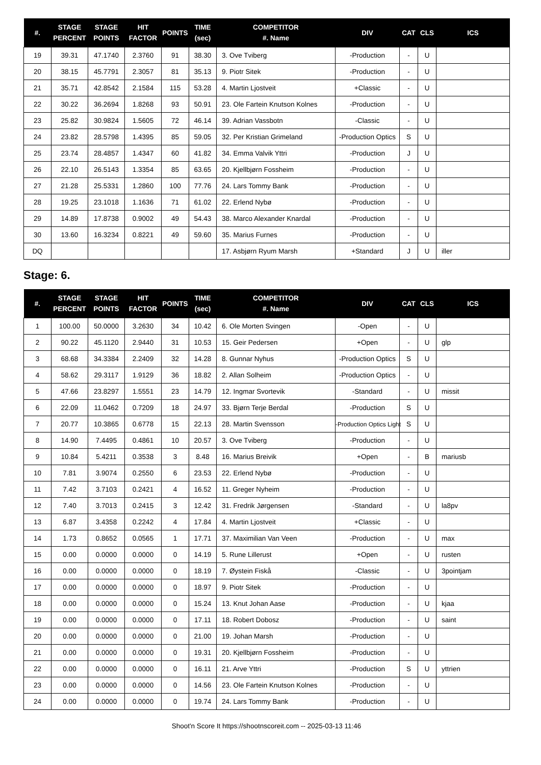| #. | STAGE PERCENT | STAGE POINTS | HIT FACTOR | POINTS | TIME (sec) | COMPETITOR #. Name | DIV | CAT | CLS | ICS |
| --- | --- | --- | --- | --- | --- | --- | --- | --- | --- | --- |
| 19 | 39.31 | 47.1740 | 2.3760 | 91 | 38.30 | 3. Ove Tviberg | -Production | - | U | |
| 20 | 38.15 | 45.7791 | 2.3057 | 81 | 35.13 | 9. Piotr Sitek | -Production | - | U | |
| 21 | 35.71 | 42.8542 | 2.1584 | 115 | 53.28 | 4. Martin Ljostveit | +Classic | - | U | |
| 22 | 30.22 | 36.2694 | 1.8268 | 93 | 50.91 | 23. Ole Fartein Knutson Kolnes | -Production | - | U | |
| 23 | 25.82 | 30.9824 | 1.5605 | 72 | 46.14 | 39. Adrian Vassbotn | -Classic | - | U | |
| 24 | 23.82 | 28.5798 | 1.4395 | 85 | 59.05 | 32. Per Kristian Grimeland | -Production Optics | S | U | |
| 25 | 23.74 | 28.4857 | 1.4347 | 60 | 41.82 | 34. Emma Valvik Yttri | -Production | J | U | |
| 26 | 22.10 | 26.5143 | 1.3354 | 85 | 63.65 | 20. Kjellbjørn Fossheim | -Production | - | U | |
| 27 | 21.28 | 25.5331 | 1.2860 | 100 | 77.76 | 24. Lars Tommy Bank | -Production | - | U | |
| 28 | 19.25 | 23.1018 | 1.1636 | 71 | 61.02 | 22. Erlend Nybø | -Production | - | U | |
| 29 | 14.89 | 17.8738 | 0.9002 | 49 | 54.43 | 38. Marco Alexander Knardal | -Production | - | U | |
| 30 | 13.60 | 16.3234 | 0.8221 | 49 | 59.60 | 35. Marius Furnes | -Production | - | U | |
| DQ | | | | | | 17. Asbjørn Ryum Marsh | +Standard | J | U | iller |
Stage: 6.
| #. | STAGE PERCENT | STAGE POINTS | HIT FACTOR | POINTS | TIME (sec) | COMPETITOR #. Name | DIV | CAT | CLS | ICS |
| --- | --- | --- | --- | --- | --- | --- | --- | --- | --- | --- |
| 1 | 100.00 | 50.0000 | 3.2630 | 34 | 10.42 | 6. Ole Morten Svingen | -Open | - | U | |
| 2 | 90.22 | 45.1120 | 2.9440 | 31 | 10.53 | 15. Geir Pedersen | +Open | - | U | glp |
| 3 | 68.68 | 34.3384 | 2.2409 | 32 | 14.28 | 8. Gunnar Nyhus | -Production Optics | S | U | |
| 4 | 58.62 | 29.3117 | 1.9129 | 36 | 18.82 | 2. Allan Solheim | -Production Optics | - | U | |
| 5 | 47.66 | 23.8297 | 1.5551 | 23 | 14.79 | 12. Ingmar Svortevik | -Standard | - | U | missit |
| 6 | 22.09 | 11.0462 | 0.7209 | 18 | 24.97 | 33. Bjørn Terje Berdal | -Production | S | U | |
| 7 | 20.77 | 10.3865 | 0.6778 | 15 | 22.13 | 28. Martin Svensson | -Production Optics Light | S | U | |
| 8 | 14.90 | 7.4495 | 0.4861 | 10 | 20.57 | 3. Ove Tviberg | -Production | - | U | |
| 9 | 10.84 | 5.4211 | 0.3538 | 3 | 8.48 | 16. Marius Breivik | +Open | - | B | mariusb |
| 10 | 7.81 | 3.9074 | 0.2550 | 6 | 23.53 | 22. Erlend Nybø | -Production | - | U | |
| 11 | 7.42 | 3.7103 | 0.2421 | 4 | 16.52 | 11. Greger Nyheim | -Production | - | U | |
| 12 | 7.40 | 3.7013 | 0.2415 | 3 | 12.42 | 31. Fredrik Jørgensen | -Standard | - | U | la8pv |
| 13 | 6.87 | 3.4358 | 0.2242 | 4 | 17.84 | 4. Martin Ljostveit | +Classic | - | U | |
| 14 | 1.73 | 0.8652 | 0.0565 | 1 | 17.71 | 37. Maximilian Van Veen | -Production | - | U | max |
| 15 | 0.00 | 0.0000 | 0.0000 | 0 | 14.19 | 5. Rune Lillerust | +Open | - | U | rusten |
| 16 | 0.00 | 0.0000 | 0.0000 | 0 | 18.19 | 7. Øystein Fiskå | -Classic | - | U | 3pointjam |
| 17 | 0.00 | 0.0000 | 0.0000 | 0 | 18.97 | 9. Piotr Sitek | -Production | - | U | |
| 18 | 0.00 | 0.0000 | 0.0000 | 0 | 15.24 | 13. Knut Johan Aase | -Production | - | U | kjaa |
| 19 | 0.00 | 0.0000 | 0.0000 | 0 | 17.11 | 18. Robert Dobosz | -Production | - | U | saint |
| 20 | 0.00 | 0.0000 | 0.0000 | 0 | 21.00 | 19. Johan Marsh | -Production | - | U | |
| 21 | 0.00 | 0.0000 | 0.0000 | 0 | 19.31 | 20. Kjellbjørn Fossheim | -Production | - | U | |
| 22 | 0.00 | 0.0000 | 0.0000 | 0 | 16.11 | 21. Arve Yttri | -Production | S | U | yttrien |
| 23 | 0.00 | 0.0000 | 0.0000 | 0 | 14.56 | 23. Ole Fartein Knutson Kolnes | -Production | - | U | |
| 24 | 0.00 | 0.0000 | 0.0000 | 0 | 19.74 | 24. Lars Tommy Bank | -Production | - | U | |
Shoot'n Score It https://shootnscoreit.com -- 2025-03-13 11:46